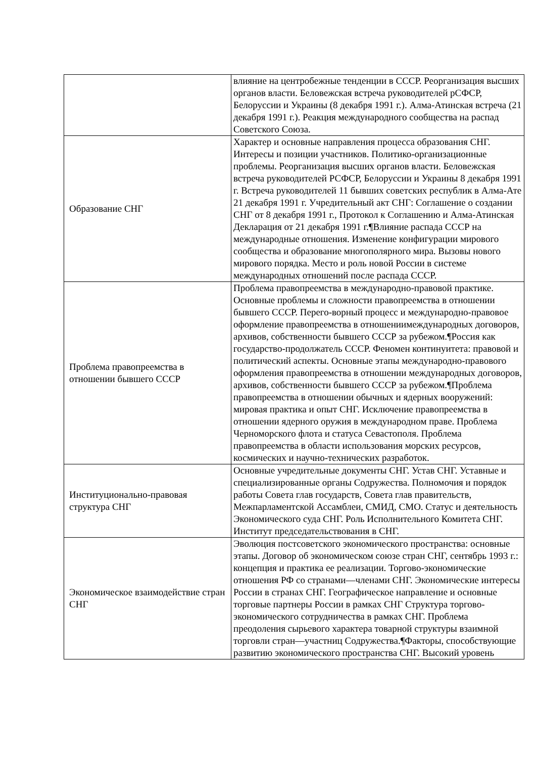| | влияние на центробежные тенденции в СССР. Реорганизация высших органов власти. Беловежская встреча руководителей рСФСР, Белоруссии и Украины (8 декабря 1991 г.). Алма-Атинская встреча (21 декабря 1991 г.). Реакция международного сообщества на распад Советского Союза. |
| Образование СНГ | Характер и основные направления процесса образования СНГ. Интересы и позиции участников. Политико-организационные проблемы. Реорганизация высших органов власти. Беловежская встреча руководителей РСФСР, Белоруссии и Украины 8 декабря 1991 г. Встреча руководителей 11 бывших советских республик в Алма-Ате 21 декабря 1991 г. Учредительный акт СНГ: Соглашение о создании СНГ от 8 декабря 1991 г., Протокол к Соглашению и Алма-Атинская Декларация от 21 декабря 1991 г.¶Влияние распада СССР на международные отношения. Изменение конфигурации мирового сообщества и образование многополярного мира. Вызовы нового мирового порядка. Место и роль новой России в системе международных отношений после распада СССР. |
| Проблема правопреемства в отношении бывшего СССР | Проблема правопреемства в международно-правовой практике. Основные проблемы и сложности правопреемства в отношении бывшего СССР. Перего-ворный процесс и международно-правовое оформление правопреемства в отношениимеждународных договоров, архивов, собственности бывшего СССР за рубежом.¶Россия как государство-продолжатель СССР. Феномен континуитета: правовой и политический аспекты. Основные этапы международно-правового оформления правопреемства в отношении международных договоров, архивов, собственности бывшего СССР за рубежом.¶Проблема правопреемства в отношении обычных и ядерных вооружений: мировая практика и опыт СНГ. Исключение правопреемства в отношении ядерного оружия в международном праве. Проблема Черноморского флота и статуса Севастополя. Проблема правопреемства в области использования морских ресурсов, космических и научно-технических разработок. |
| Институционально-правовая структура СНГ | Основные учредительные документы СНГ. Устав СНГ. Уставные и специализированные органы Содружества. Полномочия и порядок работы Совета глав государств, Совета глав правительств, Межпарламентской Ассамблеи, СМИД, СМО. Статус и деятельность Экономического суда СНГ. Роль Исполнительного Комитета СНГ. Институт председательствования в СНГ. |
| Экономическое взаимодействие стран СНГ | Эволюция постсоветского экономического пространства: основные этапы. Договор об экономическом союзе стран СНГ, сентябрь 1993 г.: концепция и практика ее реализации. Торгово-экономические отношения РФ со странами—членами СНГ. Экономические интересы России в странах СНГ. Географическое направление и основные торговые партнеры России в рамках СНГ Структура торгово-экономического сотрудничества в рамках СНГ. Проблема преодоления сырьевого характера товарной структуры взаимной торговли стран—участниц Содружества.¶Факторы, способствующие развитию экономического пространства СНГ. Высокий уровень |